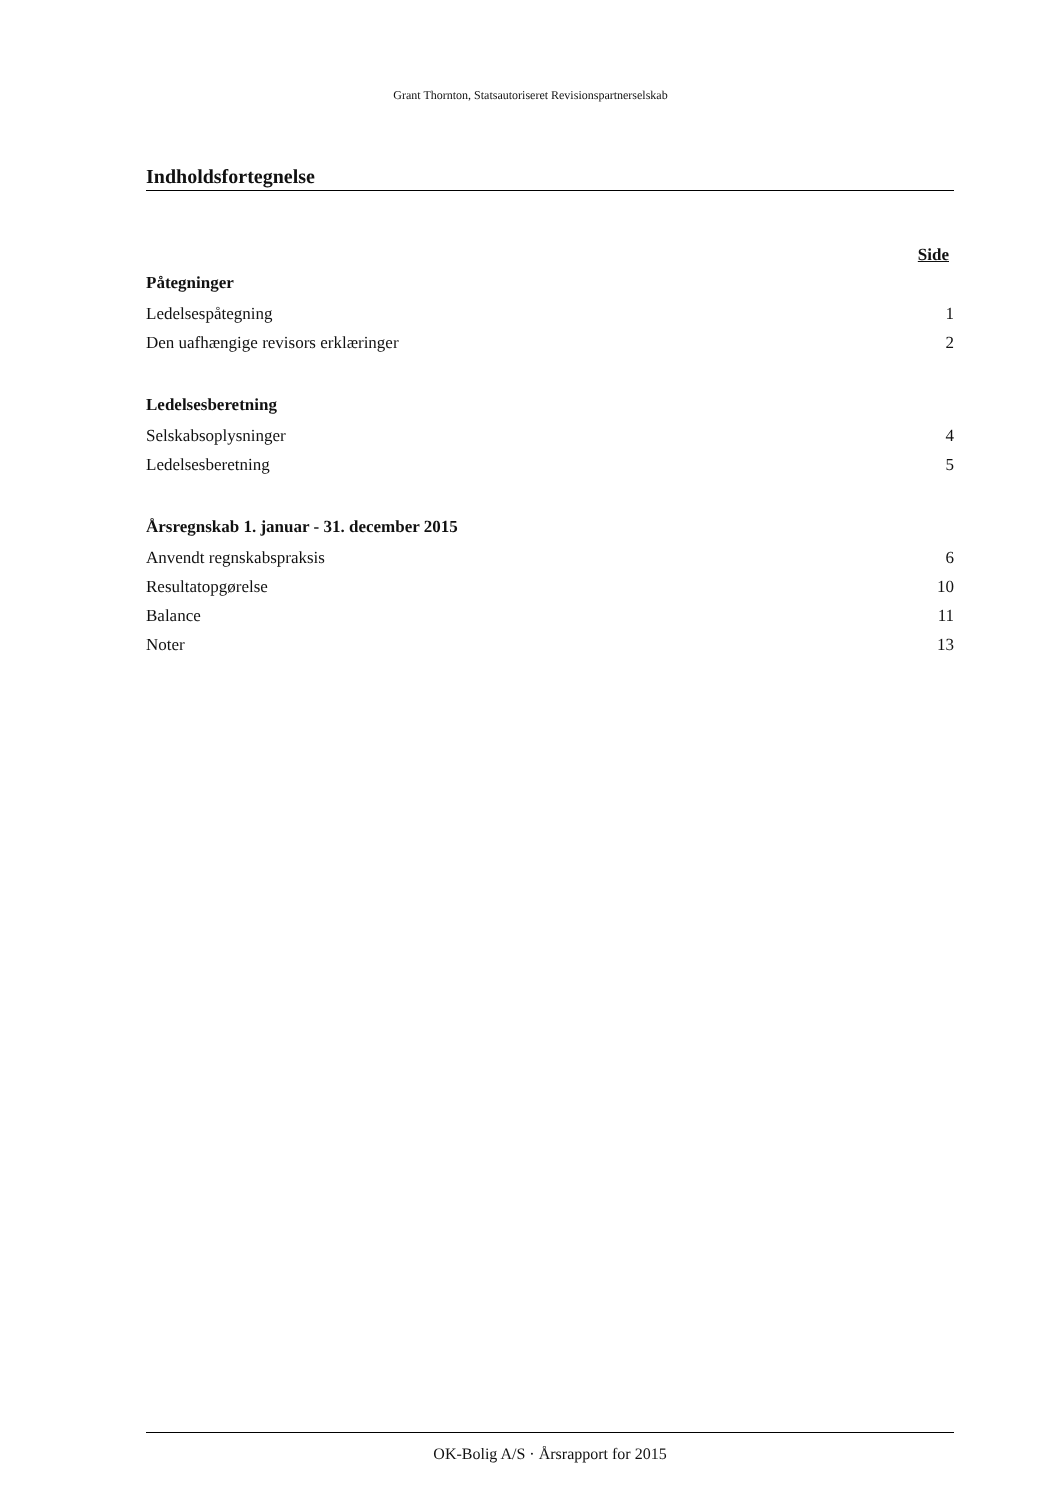Grant Thornton, Statsautoriseret Revisionspartnerselskab
Indholdsfortegnelse
Side
Påtegninger
Ledelsespåtegning 1
Den uafhængige revisors erklæringer 2
Ledelsesberetning
Selskabsoplysninger 4
Ledelsesberetning 5
Årsregnskab 1. januar - 31. december 2015
Anvendt regnskabspraksis 6
Resultatopgørelse 10
Balance 11
Noter 13
OK-Bolig A/S · Årsrapport for 2015